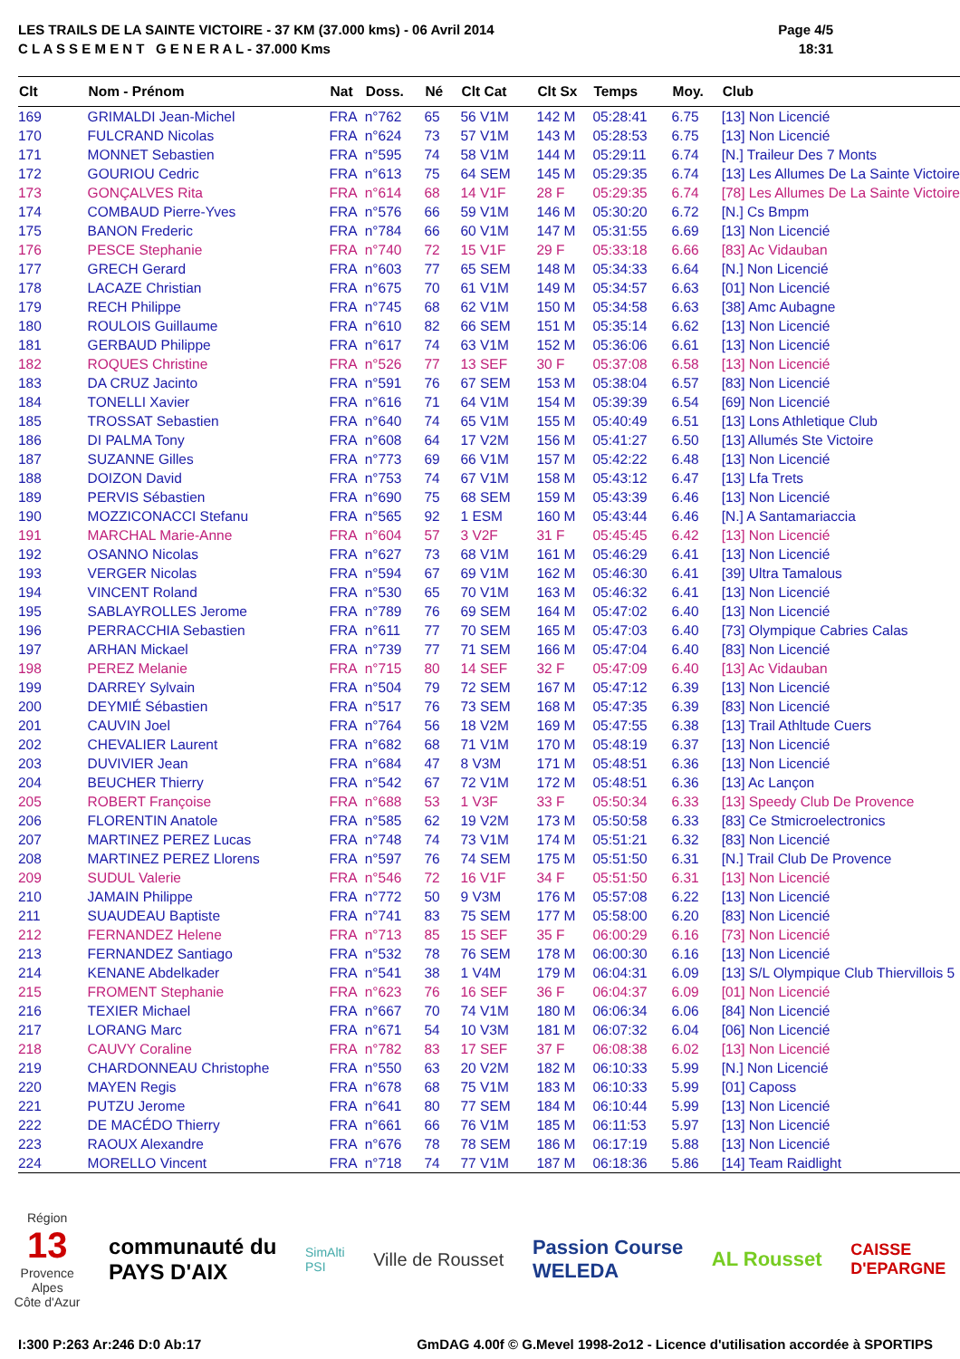LES TRAILS DE LA SAINTE VICTOIRE - 37 KM (37.000 kms) - 06 Avril 2014
C L A S S E M E N T G E N E R A L - 37.000 Kms
Page 4/5
18:31
| Clt | Nom - Prénom | Nat | Doss. | Né | Clt Cat | Clt Sx | Temps | Moy. | Club |
| --- | --- | --- | --- | --- | --- | --- | --- | --- | --- |
| 169 | GRIMALDI Jean-Michel | FRA | n°762 | 65 | 56 V1M | 142 M | 05:28:41 | 6.75 | [13] Non Licencié |
| 170 | FULCRAND Nicolas | FRA | n°624 | 73 | 57 V1M | 143 M | 05:28:53 | 6.75 | [13] Non Licencié |
| 171 | MONNET Sebastien | FRA | n°595 | 74 | 58 V1M | 144 M | 05:29:11 | 6.74 | [N.] Traileur Des 7 Monts |
| 172 | GOURIOU Cedric | FRA | n°613 | 75 | 64 SEM | 145 M | 05:29:35 | 6.74 | [13] Les Allumes De La Sainte Victoire |
| 173 | GONÇALVES Rita | FRA | n°614 | 68 | 14 V1F | 28 F | 05:29:35 | 6.74 | [78] Les Allumes De La Sainte Victoire |
| 174 | COMBAUD Pierre-Yves | FRA | n°576 | 66 | 59 V1M | 146 M | 05:30:20 | 6.72 | [N.] Cs Bmpm |
| 175 | BANON Frederic | FRA | n°784 | 66 | 60 V1M | 147 M | 05:31:55 | 6.69 | [13] Non Licencié |
| 176 | PESCE Stephanie | FRA | n°740 | 72 | 15 V1F | 29 F | 05:33:18 | 6.66 | [83] Ac Vidauban |
| 177 | GRECH Gerard | FRA | n°603 | 77 | 65 SEM | 148 M | 05:34:33 | 6.64 | [N.] Non Licencié |
| 178 | LACAZE Christian | FRA | n°675 | 70 | 61 V1M | 149 M | 05:34:57 | 6.63 | [01] Non Licencié |
| 179 | RECH Philippe | FRA | n°745 | 68 | 62 V1M | 150 M | 05:34:58 | 6.63 | [38] Amc Aubagne |
| 180 | ROULOIS Guillaume | FRA | n°610 | 82 | 66 SEM | 151 M | 05:35:14 | 6.62 | [13] Non Licencié |
| 181 | GERBAUD Philippe | FRA | n°617 | 74 | 63 V1M | 152 M | 05:36:06 | 6.61 | [13] Non Licencié |
| 182 | ROQUES Christine | FRA | n°526 | 77 | 13 SEF | 30 F | 05:37:08 | 6.58 | [13] Non Licencié |
| 183 | DA CRUZ Jacinto | FRA | n°591 | 76 | 67 SEM | 153 M | 05:38:04 | 6.57 | [83] Non Licencié |
| 184 | TONELLI Xavier | FRA | n°616 | 71 | 64 V1M | 154 M | 05:39:39 | 6.54 | [69] Non Licencié |
| 185 | TROSSAT Sebastien | FRA | n°640 | 74 | 65 V1M | 155 M | 05:40:49 | 6.51 | [13] Lons Athletique Club |
| 186 | DI PALMA Tony | FRA | n°608 | 64 | 17 V2M | 156 M | 05:41:27 | 6.50 | [13] Allumés Ste Victoire |
| 187 | SUZANNE Gilles | FRA | n°773 | 69 | 66 V1M | 157 M | 05:42:22 | 6.48 | [13] Non Licencié |
| 188 | DOIZON David | FRA | n°753 | 74 | 67 V1M | 158 M | 05:43:12 | 6.47 | [13] Lfa Trets |
| 189 | PERVIS Sébastien | FRA | n°690 | 75 | 68 SEM | 159 M | 05:43:39 | 6.46 | [13] Non Licencié |
| 190 | MOZZICONACCI Stefanu | FRA | n°565 | 92 | 1 ESM | 160 M | 05:43:44 | 6.46 | [N.] A Santamariaccia |
| 191 | MARCHAL Marie-Anne | FRA | n°604 | 57 | 3 V2F | 31 F | 05:45:45 | 6.42 | [13] Non Licencié |
| 192 | OSANNO Nicolas | FRA | n°627 | 73 | 68 V1M | 161 M | 05:46:29 | 6.41 | [13] Non Licencié |
| 193 | VERGER Nicolas | FRA | n°594 | 67 | 69 V1M | 162 M | 05:46:30 | 6.41 | [39] Ultra Tamalous |
| 194 | VINCENT Roland | FRA | n°530 | 65 | 70 V1M | 163 M | 05:46:32 | 6.41 | [13] Non Licencié |
| 195 | SABLAYROLLES Jerome | FRA | n°789 | 76 | 69 SEM | 164 M | 05:47:02 | 6.40 | [13] Non Licencié |
| 196 | PERRACCHIA Sebastien | FRA | n°611 | 77 | 70 SEM | 165 M | 05:47:03 | 6.40 | [73] Olympique Cabries Calas |
| 197 | ARHAN Mickael | FRA | n°739 | 77 | 71 SEM | 166 M | 05:47:04 | 6.40 | [83] Non Licencié |
| 198 | PEREZ Melanie | FRA | n°715 | 80 | 14 SEF | 32 F | 05:47:09 | 6.40 | [13] Ac Vidauban |
| 199 | DARREY Sylvain | FRA | n°504 | 79 | 72 SEM | 167 M | 05:47:12 | 6.39 | [13] Non Licencié |
| 200 | DEYMIÉ Sébastien | FRA | n°517 | 76 | 73 SEM | 168 M | 05:47:35 | 6.39 | [83] Non Licencié |
| 201 | CAUVIN Joel | FRA | n°764 | 56 | 18 V2M | 169 M | 05:47:55 | 6.38 | [13] Trail Athltude Cuers |
| 202 | CHEVALIER Laurent | FRA | n°682 | 68 | 71 V1M | 170 M | 05:48:19 | 6.37 | [13] Non Licencié |
| 203 | DUVIVIER Jean | FRA | n°684 | 47 | 8 V3M | 171 M | 05:48:51 | 6.36 | [13] Non Licencié |
| 204 | BEUCHER Thierry | FRA | n°542 | 67 | 72 V1M | 172 M | 05:48:51 | 6.36 | [13] Ac Lançon |
| 205 | ROBERT Françoise | FRA | n°688 | 53 | 1 V3F | 33 F | 05:50:34 | 6.33 | [13] Speedy Club De Provence |
| 206 | FLORENTIN Anatole | FRA | n°585 | 62 | 19 V2M | 173 M | 05:50:58 | 6.33 | [83] Ce Stmicroelectronics |
| 207 | MARTINEZ PEREZ Lucas | FRA | n°748 | 74 | 73 V1M | 174 M | 05:51:21 | 6.32 | [83] Non Licencié |
| 208 | MARTINEZ PEREZ Llorens | FRA | n°597 | 76 | 74 SEM | 175 M | 05:51:50 | 6.31 | [N.] Trail Club De Provence |
| 209 | SUDUL Valerie | FRA | n°546 | 72 | 16 V1F | 34 F | 05:51:50 | 6.31 | [13] Non Licencié |
| 210 | JAMAIN Philippe | FRA | n°772 | 50 | 9 V3M | 176 M | 05:57:08 | 6.22 | [13] Non Licencié |
| 211 | SUAUDEAU Baptiste | FRA | n°741 | 83 | 75 SEM | 177 M | 05:58:00 | 6.20 | [83] Non Licencié |
| 212 | FERNANDEZ Helene | FRA | n°713 | 85 | 15 SEF | 35 F | 06:00:29 | 6.16 | [73] Non Licencié |
| 213 | FERNANDEZ Santiago | FRA | n°532 | 78 | 76 SEM | 178 M | 06:00:30 | 6.16 | [13] Non Licencié |
| 214 | KENANE Abdelkader | FRA | n°541 | 38 | 1 V4M | 179 M | 06:04:31 | 6.09 | [13] S/L Olympique Club Thiervillois 5 |
| 215 | FROMENT Stephanie | FRA | n°623 | 76 | 16 SEF | 36 F | 06:04:37 | 6.09 | [01] Non Licencié |
| 216 | TEXIER Michael | FRA | n°667 | 70 | 74 V1M | 180 M | 06:06:34 | 6.06 | [84] Non Licencié |
| 217 | LORANG Marc | FRA | n°671 | 54 | 10 V3M | 181 M | 06:07:32 | 6.04 | [06] Non Licencié |
| 218 | CAUVY Coraline | FRA | n°782 | 83 | 17 SEF | 37 F | 06:08:38 | 6.02 | [13] Non Licencié |
| 219 | CHARDONNEAU Christophe | FRA | n°550 | 63 | 20 V2M | 182 M | 06:10:33 | 5.99 | [N.] Non Licencié |
| 220 | MAYEN Regis | FRA | n°678 | 68 | 75 V1M | 183 M | 06:10:33 | 5.99 | [01] Caposs |
| 221 | PUTZU Jerome | FRA | n°641 | 80 | 77 SEM | 184 M | 06:10:44 | 5.99 | [13] Non Licencié |
| 222 | DE MACÉDO Thierry | FRA | n°661 | 66 | 76 V1M | 185 M | 06:11:53 | 5.97 | [13] Non Licencié |
| 223 | RAOUX Alexandre | FRA | n°676 | 78 | 78 SEM | 186 M | 06:17:19 | 5.88 | [13] Non Licencié |
| 224 | MORELLO Vincent | FRA | n°718 | 74 | 77 V1M | 187 M | 06:18:36 | 5.86 | [14] Team Raidlight |
Région
13
Provence
Alpes
Côte d'Azur
communauté du
PAYS D'AIX
SimAlti
PSI
Ville de Rousset
Passion Course
WELEDA
AL Rousset
CAISSE
D'EPARGNE
I:300 P:263 Ar:246 D:0 Ab:17 GmDAG 4.00f © G.Mevel 1998-2o12 - Licence d'utilisation accordée à SPORTIPS